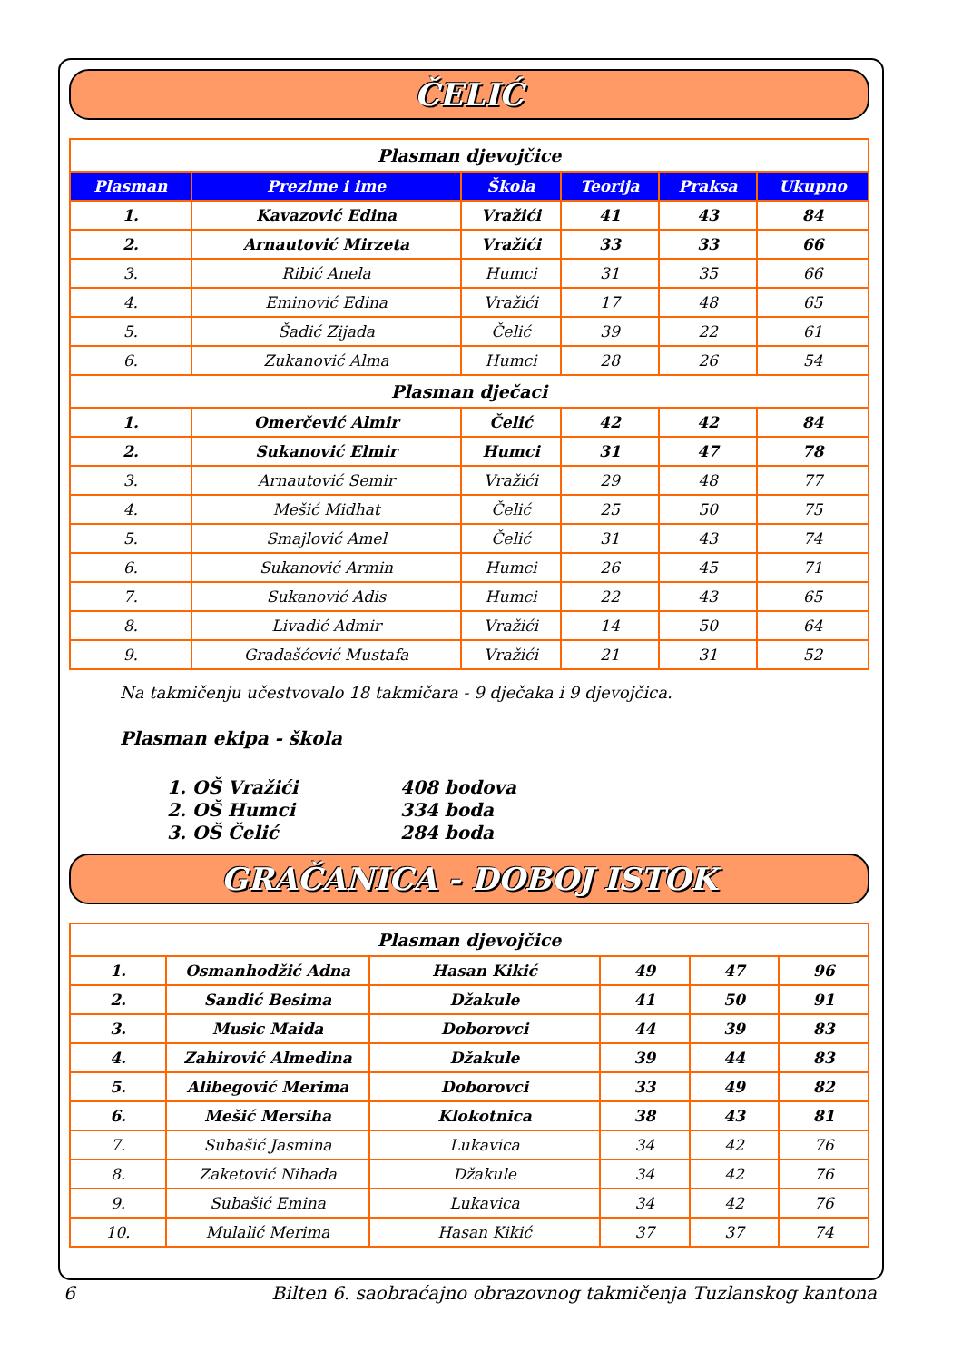ČELIĆ
| Plasman djevojčice | | | | | |
| Plasman | Prezime i ime | Škola | Teorija | Praksa | Ukupno |
| 1. | Kavazović Edina | Vražići | 41 | 43 | 84 |
| 2. | Arnautović Mirzeta | Vražići | 33 | 33 | 66 |
| 3. | Ribić Anela | Humci | 31 | 35 | 66 |
| 4. | Eminović Edina | Vražići | 17 | 48 | 65 |
| 5. | Šadić Zijada | Čelić | 39 | 22 | 61 |
| 6. | Zukanović Alma | Humci | 28 | 26 | 54 |
| Plasman dječaci | | | | | |
| 1. | Omerčević Almir | Čelić | 42 | 42 | 84 |
| 2. | Sukanović Elmir | Humci | 31 | 47 | 78 |
| 3. | Arnautović Semir | Vražići | 29 | 48 | 77 |
| 4. | Mešić Midhat | Čelić | 25 | 50 | 75 |
| 5. | Smajlović Amel | Čelić | 31 | 43 | 74 |
| 6. | Sukanović Armin | Humci | 26 | 45 | 71 |
| 7. | Sukanović Adis | Humci | 22 | 43 | 65 |
| 8. | Livadić Admir | Vražići | 14 | 50 | 64 |
| 9. | Gradašćević Mustafa | Vražići | 21 | 31 | 52 |
Na takmičenju učestvovalo 18 takmičara - 9 dječaka i 9 djevojčica.
Plasman ekipa - škola
1. OŠ Vražići 408 bodova
2. OŠ Humci 334 boda
3. OŠ Čelić 284 boda
GRAČANICA - DOBOJ ISTOK
| Plasman djevojčice | | | | | |
| 1. | Osmanhodžić Adna | Hasan Kikić | 49 | 47 | 96 |
| 2. | Sandić Besima | Džakule | 41 | 50 | 91 |
| 3. | Music Maida | Doborovci | 44 | 39 | 83 |
| 4. | Zahirović Almedina | Džakule | 39 | 44 | 83 |
| 5. | Alibegović Merima | Doborovci | 33 | 49 | 82 |
| 6. | Mešić Mersiha | Klokotnica | 38 | 43 | 81 |
| 7. | Subašić Jasmina | Lukavica | 34 | 42 | 76 |
| 8. | Zaketović Nihada | Džakule | 34 | 42 | 76 |
| 9. | Subašić Emina | Lukavica | 34 | 42 | 76 |
| 10. | Mulalić Merima | Hasan Kikić | 37 | 37 | 74 |
6 Bilten 6. saobraćajno obrazovnog takmičenja Tuzlanskog kantona